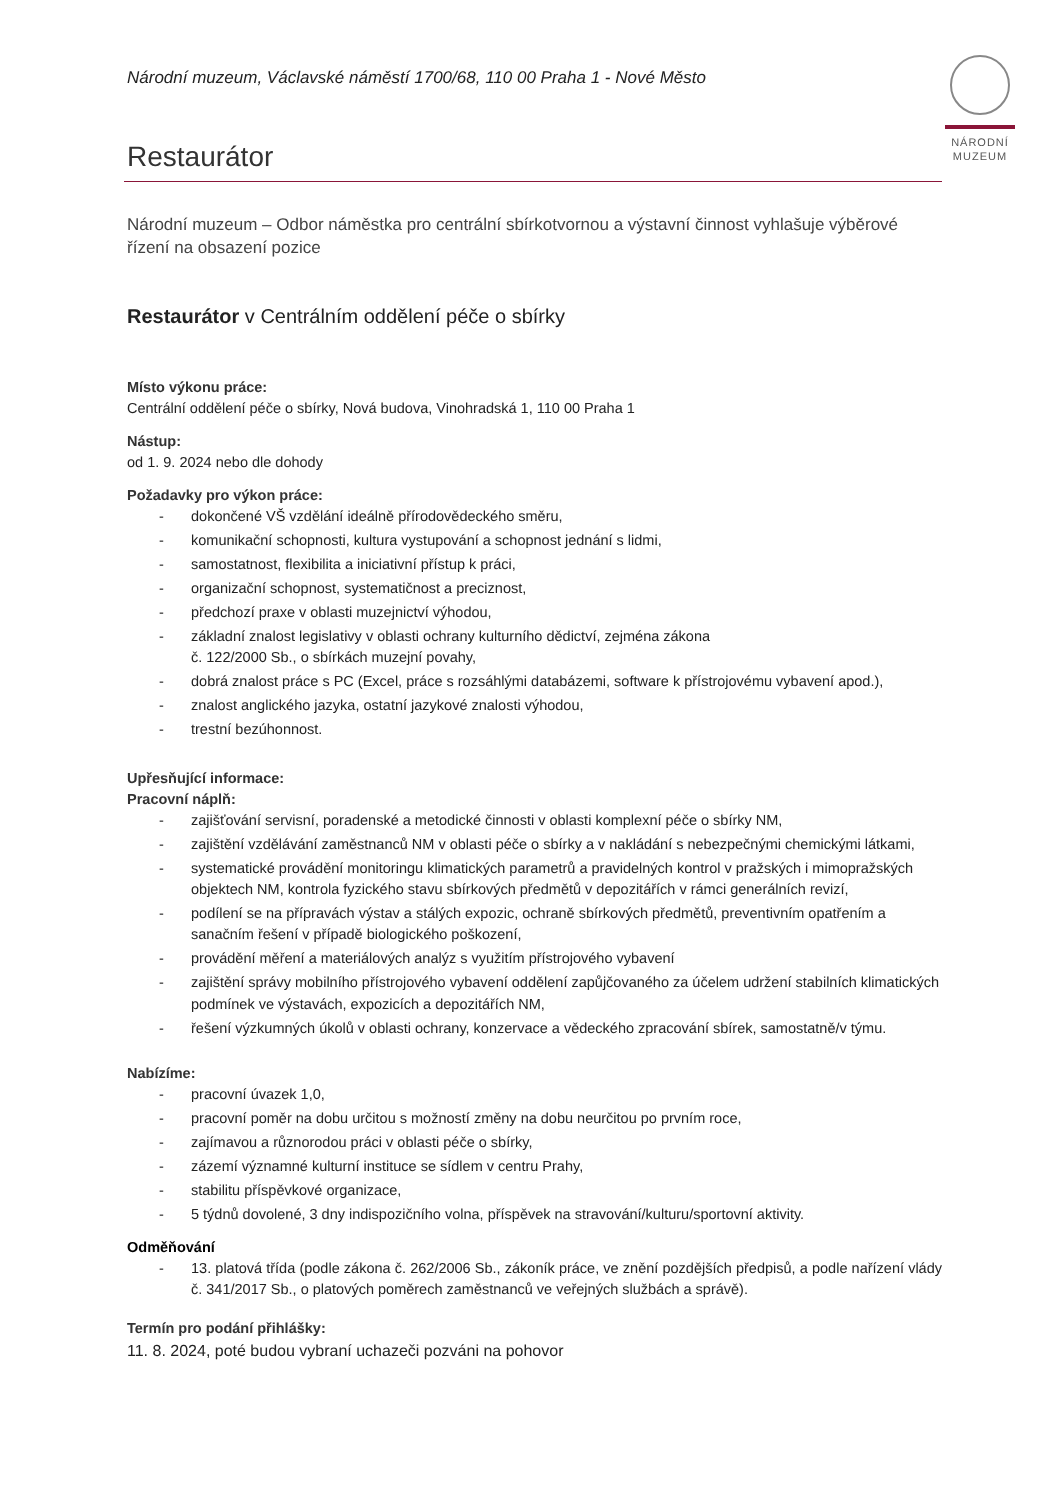NÁRODNÍ
MUZEUM
Národní muzeum, Václavské náměstí 1700/68, 110 00 Praha 1 - Nové Město
Restaurátor
Národní muzeum – Odbor náměstka pro centrální sbírkotvornou a výstavní činnost vyhlašuje výběrové řízení na obsazení pozice
Restaurátor v Centrálním oddělení péče o sbírky
Místo výkonu práce:
Centrální oddělení péče o sbírky, Nová budova, Vinohradská 1, 110 00 Praha 1
Nástup:
od 1. 9. 2024 nebo dle dohody
Požadavky pro výkon práce:
- dokončené VŠ vzdělání ideálně přírodovědeckého směru,
- komunikační schopnosti, kultura vystupování a schopnost jednání s lidmi,
- samostatnost, flexibilita a iniciativní přístup k práci,
- organizační schopnost, systematičnost a preciznost,
- předchozí praxe v oblasti muzejnictví výhodou,
- základní znalost legislativy v oblasti ochrany kulturního dědictví, zejména zákona
č. 122/2000 Sb., o sbírkách muzejní povahy,
- dobrá znalost práce s PC (Excel, práce s rozsáhlými databázemi, software k přístrojovému vybavení apod.),
- znalost anglického jazyka, ostatní jazykové znalosti výhodou,
- trestní bezúhonnost.
Upřesňující informace:
Pracovní náplň:
- zajišťování servisní, poradenské a metodické činnosti v oblasti komplexní péče o sbírky NM,
- zajištění vzdělávání zaměstnanců NM v oblasti péče o sbírky a v nakládání s nebezpečnými chemickými látkami,
- systematické provádění monitoringu klimatických parametrů a pravidelných kontrol v pražských i mimopražských objektech NM, kontrola fyzického stavu sbírkových předmětů v depozitářích v rámci generálních revizí,
- podílení se na přípravách výstav a stálých expozic, ochraně sbírkových předmětů, preventivním opatřením a sanačním řešení v případě biologického poškození,
- provádění měření a materiálových analýz s využitím přístrojového vybavení
- zajištění správy mobilního přístrojového vybavení oddělení zapůjčovaného za účelem udržení stabilních klimatických podmínek ve výstavách, expozicích a depozitářích NM,
- řešení výzkumných úkolů v oblasti ochrany, konzervace a vědeckého zpracování sbírek, samostatně/v týmu.
Nabízíme:
- pracovní úvazek 1,0,
- pracovní poměr na dobu určitou s možností změny na dobu neurčitou po prvním roce,
- zajímavou a různorodou práci v oblasti péče o sbírky,
- zázemí významné kulturní instituce se sídlem v centru Prahy,
- stabilitu příspěvkové organizace,
- 5 týdnů dovolené, 3 dny indispozičního volna, příspěvek na stravování/kulturu/sportovní aktivity.
Odměňování
- 13. platová třída (podle zákona č. 262/2006 Sb., zákoník práce, ve znění pozdějších předpisů, a podle nařízení vlády č. 341/2017 Sb., o platových poměrech zaměstnanců ve veřejných službách a správě).
Termín pro podání přihlášky:
11. 8. 2024, poté budou vybraní uchazeči pozváni na pohovor